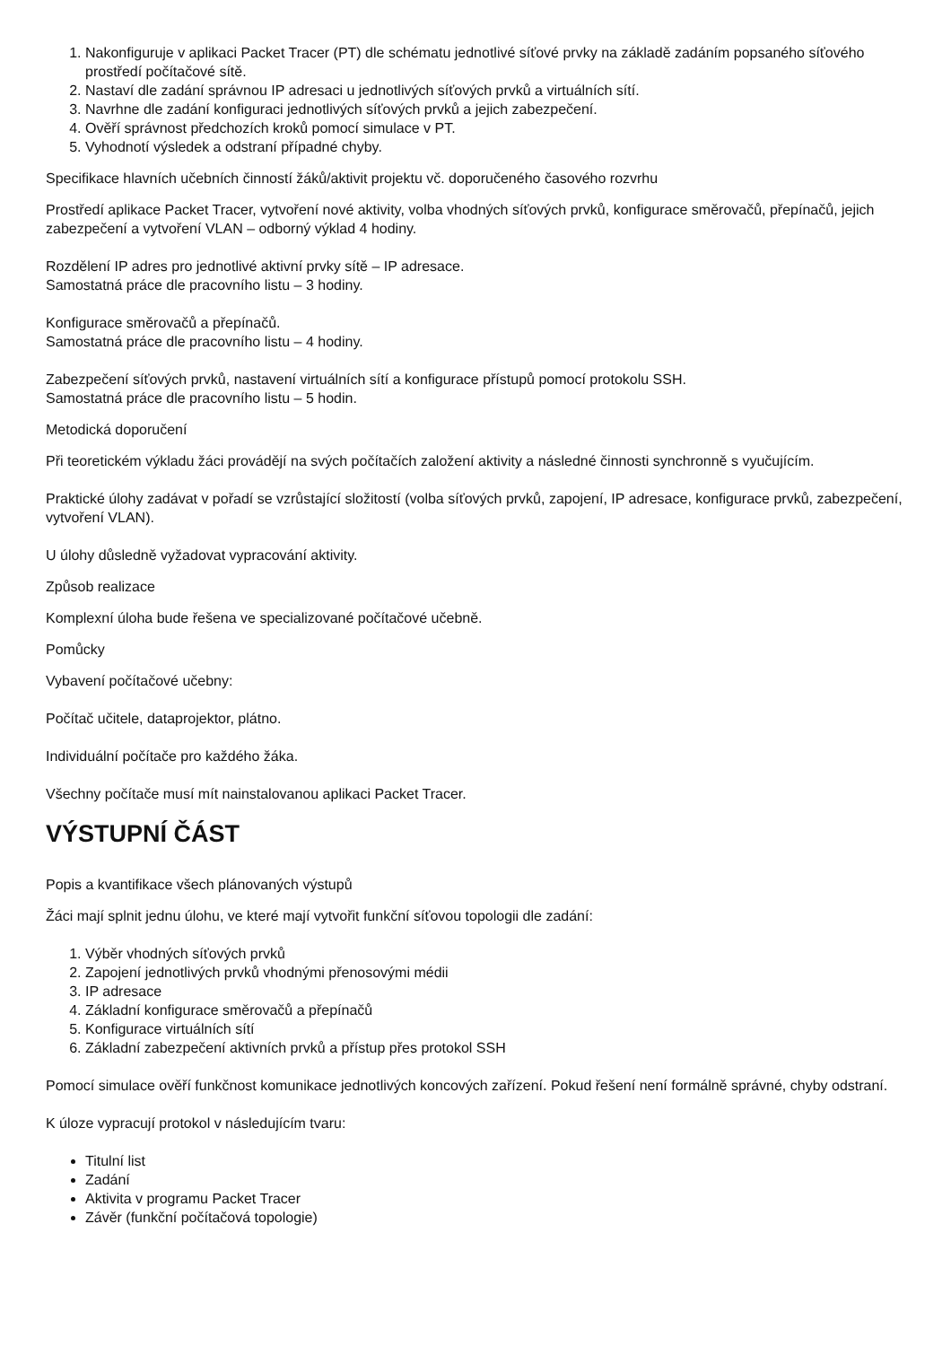1. Nakonfiguruje v aplikaci Packet Tracer (PT) dle schématu jednotlivé síťové prvky na základě zadáním popsaného síťového prostředí počítačové sítě.
2. Nastaví dle zadání správnou IP adresaci u jednotlivých síťových prvků a virtuálních sítí.
3. Navrhne dle zadání konfiguraci jednotlivých síťových prvků a jejich zabezpečení.
4. Ověří správnost předchozích kroků pomocí simulace v PT.
5. Vyhodnotí výsledek a odstraní případné chyby.
Specifikace hlavních učebních činností žáků/aktivit projektu vč. doporučeného časového rozvrhu
Prostředí aplikace Packet Tracer, vytvoření nové aktivity, volba vhodných síťových prvků, konfigurace směrovačů, přepínačů, jejich zabezpečení a vytvoření VLAN – odborný výklad 4 hodiny.
Rozdělení IP adres pro jednotlivé aktivní prvky sítě – IP adresace.
Samostatná práce dle pracovního listu – 3 hodiny.
Konfigurace směrovačů a přepínačů.
Samostatná práce dle pracovního listu – 4 hodiny.
Zabezpečení síťových prvků, nastavení virtuálních sítí a konfigurace přístupů pomocí protokolu SSH.
Samostatná práce dle pracovního listu – 5 hodin.
Metodická doporučení
Při teoretickém výkladu žáci provádějí na svých počítačích založení aktivity a následné činnosti synchronně s vyučujícím.
Praktické úlohy zadávat v pořadí se vzrůstající složitostí (volba síťových prvků, zapojení, IP adresace, konfigurace prvků, zabezpečení, vytvoření VLAN).
U úlohy důsledně vyžadovat vypracování aktivity.
Způsob realizace
Komplexní úloha bude řešena ve specializované počítačové učebně.
Pomůcky
Vybavení počítačové učebny:
Počítač učitele, dataprojektor, plátno.
Individuální počítače pro každého žáka.
Všechny počítače musí mít nainstalovanou aplikaci Packet Tracer.
VÝSTUPNÍ ČÁST
Popis a kvantifikace všech plánovaných výstupů
Žáci mají splnit jednu úlohu, ve které mají vytvořit funkční síťovou topologii dle zadání:
1. Výběr vhodných síťových prvků
2. Zapojení jednotlivých prvků vhodnými přenosovými médii
3. IP adresace
4. Základní konfigurace směrovačů a přepínačů
5. Konfigurace virtuálních sítí
6. Základní zabezpečení aktivních prvků a přístup přes protokol SSH
Pomocí simulace ověří funkčnost komunikace jednotlivých koncových zařízení. Pokud řešení není formálně správné, chyby odstraní.
K úloze vypracují protokol v následujícím tvaru:
Titulní list
Zadání
Aktivita v programu Packet Tracer
Závěr (funkční počítačová topologie)